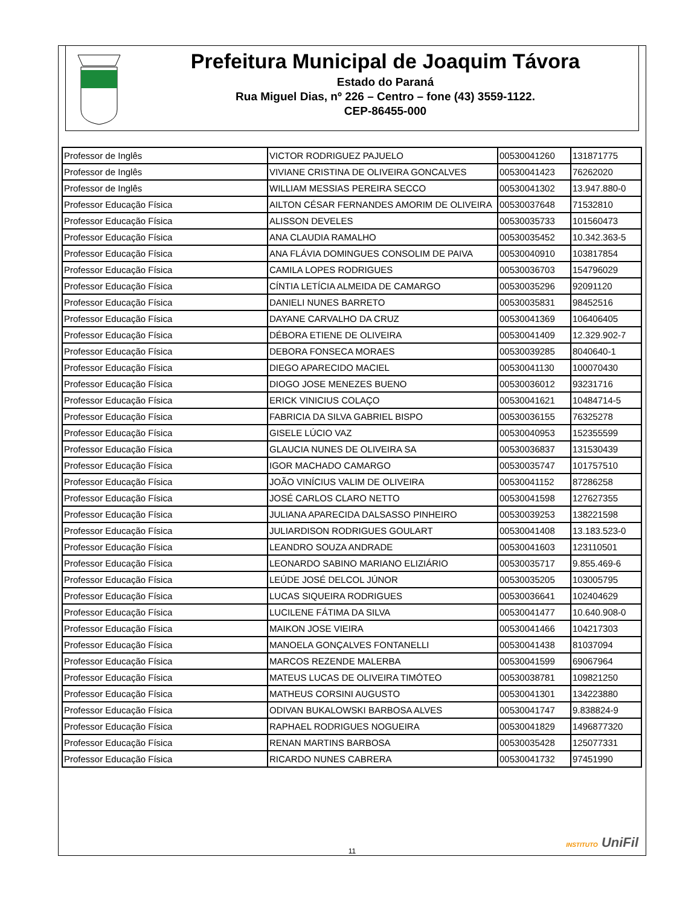Prefeitura Municipal de Joaquim Távora
Estado do Paraná
Rua Miguel Dias, nº 226 – Centro – fone (43) 3559-1122.
CEP-86455-000
| Professor de Inglês | VICTOR RODRIGUEZ PAJUELO | 00530041260 | 131871775 |
| Professor de Inglês | VIVIANE CRISTINA DE OLIVEIRA GONCALVES | 00530041423 | 76262020 |
| Professor de Inglês | WILLIAM MESSIAS PEREIRA SECCO | 00530041302 | 13.947.880-0 |
| Professor Educação Física | AILTON CÉSAR FERNANDES AMORIM DE OLIVEIRA | 00530037648 | 71532810 |
| Professor Educação Física | ALISSON DEVELES | 00530035733 | 101560473 |
| Professor Educação Física | ANA CLAUDIA RAMALHO | 00530035452 | 10.342.363-5 |
| Professor Educação Física | ANA FLÁVIA DOMINGUES CONSOLIM DE PAIVA | 00530040910 | 103817854 |
| Professor Educação Física | CAMILA LOPES RODRIGUES | 00530036703 | 154796029 |
| Professor Educação Física | CÍNTIA LETÍCIA ALMEIDA DE CAMARGO | 00530035296 | 92091120 |
| Professor Educação Física | DANIELI NUNES BARRETO | 00530035831 | 98452516 |
| Professor Educação Física | DAYANE CARVALHO DA CRUZ | 00530041369 | 106406405 |
| Professor Educação Física | DÉBORA ETIENE DE OLIVEIRA | 00530041409 | 12.329.902-7 |
| Professor Educação Física | DEBORA FONSECA MORAES | 00530039285 | 8040640-1 |
| Professor Educação Física | DIEGO APARECIDO MACIEL | 00530041130 | 100070430 |
| Professor Educação Física | DIOGO JOSE MENEZES BUENO | 00530036012 | 93231716 |
| Professor Educação Física | ERICK VINICIUS COLAÇO | 00530041621 | 10484714-5 |
| Professor Educação Física | FABRICIA DA SILVA GABRIEL BISPO | 00530036155 | 76325278 |
| Professor Educação Física | GISELE LÚCIO VAZ | 00530040953 | 152355599 |
| Professor Educação Física | GLAUCIA NUNES DE OLIVEIRA SA | 00530036837 | 131530439 |
| Professor Educação Física | IGOR MACHADO CAMARGO | 00530035747 | 101757510 |
| Professor Educação Física | JOÃO VINÍCIUS VALIM DE OLIVEIRA | 00530041152 | 87286258 |
| Professor Educação Física | JOSÉ CARLOS CLARO NETTO | 00530041598 | 127627355 |
| Professor Educação Física | JULIANA APARECIDA DALSASSO PINHEIRO | 00530039253 | 138221598 |
| Professor Educação Física | JULIARDISON RODRIGUES GOULART | 00530041408 | 13.183.523-0 |
| Professor Educação Física | LEANDRO SOUZA ANDRADE | 00530041603 | 123110501 |
| Professor Educação Física | LEONARDO SABINO MARIANO ELIZIÁRIO | 00530035717 | 9.855.469-6 |
| Professor Educação Física | LEÚDE JOSÉ DELCOL JÚNOR | 00530035205 | 103005795 |
| Professor Educação Física | LUCAS SIQUEIRA RODRIGUES | 00530036641 | 102404629 |
| Professor Educação Física | LUCILENE FÁTIMA DA SILVA | 00530041477 | 10.640.908-0 |
| Professor Educação Física | MAIKON JOSE VIEIRA | 00530041466 | 104217303 |
| Professor Educação Física | MANOELA GONÇALVES FONTANELLI | 00530041438 | 81037094 |
| Professor Educação Física | MARCOS REZENDE MALERBA | 00530041599 | 69067964 |
| Professor Educação Física | MATEUS LUCAS DE OLIVEIRA TIMÓTEO | 00530038781 | 109821250 |
| Professor Educação Física | MATHEUS CORSINI AUGUSTO | 00530041301 | 134223880 |
| Professor Educação Física | ODIVAN BUKALOWSKI BARBOSA ALVES | 00530041747 | 9.838824-9 |
| Professor Educação Física | RAPHAEL RODRIGUES NOGUEIRA | 00530041829 | 1496877320 |
| Professor Educação Física | RENAN MARTINS BARBOSA | 00530035428 | 125077331 |
| Professor Educação Física | RICARDO NUNES CABRERA | 00530041732 | 97451990 |
11
INSTITUTO UniFil